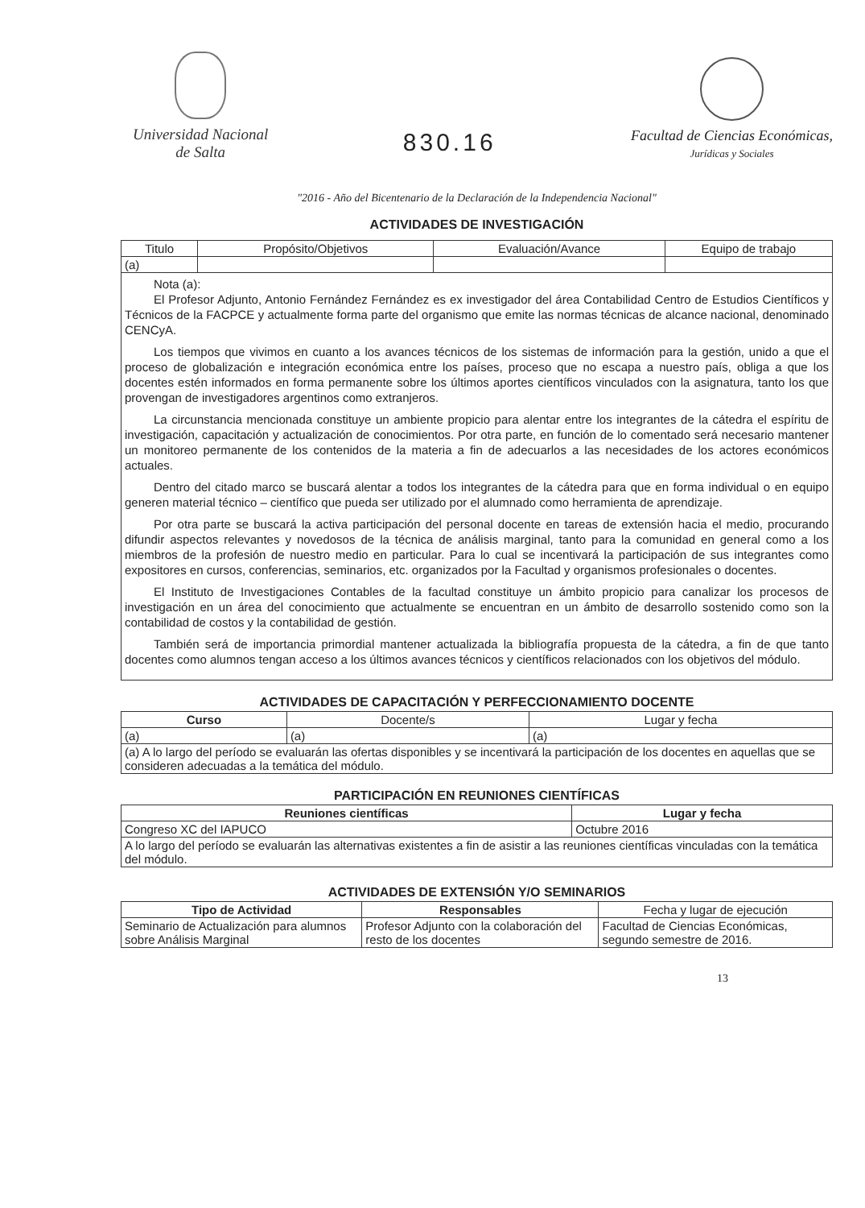Universidad Nacional
de Salta
830.16
Facultad de Ciencias Económicas,
Jurídicas y Sociales
"2016 - Año del Bicentenario de la Declaración de la Independencia Nacional"
ACTIVIDADES DE INVESTIGACIÓN
| Titulo | Propósito/Objetivos | Evaluación/Avance | Equipo de trabajo |
| --- | --- | --- | --- |
| (a) | | | |
| Nota (a): El Profesor Adjunto, Antonio Fernández Fernández es ex investigador del área Contabilidad Centro de Estudios Científicos y Técnicos de la FACPCE y actualmente forma parte del organismo que emite las normas técnicas de alcance nacional, denominado CENCyA. Los tiempos que vivimos en cuanto a los avances técnicos de los sistemas de información para la gestión, unido a que el proceso de globalización e integración económica entre los países, proceso que no escapa a nuestro país, obliga a que los docentes estén informados en forma permanente sobre los últimos aportes científicos vinculados con la asignatura, tanto los que provengan de investigadores argentinos como extranjeros. La circunstancia mencionada constituye un ambiente propicio para alentar entre los integrantes de la cátedra el espíritu de investigación, capacitación y actualización de conocimientos. Por otra parte, en función de lo comentado será necesario mantener un monitoreo permanente de los contenidos de la materia a fin de adecuarlos a las necesidades de los actores económicos actuales. Dentro del citado marco se buscará alentar a todos los integrantes de la cátedra para que en forma individual o en equipo generen material técnico – científico que pueda ser utilizado por el alumnado como herramienta de aprendizaje. Por otra parte se buscará la activa participación del personal docente en tareas de extensión hacia el medio, procurando difundir aspectos relevantes y novedosos de la técnica de análisis marginal, tanto para la comunidad en general como a los miembros de la profesión de nuestro medio en particular. Para lo cual se incentivará la participación de sus integrantes como expositores en cursos, conferencias, seminarios, etc. organizados por la Facultad y organismos profesionales o docentes. El Instituto de Investigaciones Contables de la facultad constituye un ámbito propicio para canalizar los procesos de investigación en un área del conocimiento que actualmente se encuentran en un ámbito de desarrollo sostenido como son la contabilidad de costos y la contabilidad de gestión. También será de importancia primordial mantener actualizada la bibliografía propuesta de la cátedra, a fin de que tanto docentes como alumnos tengan acceso a los últimos avances técnicos y científicos relacionados con los objetivos del módulo. | | | |
ACTIVIDADES DE CAPACITACIÓN Y PERFECCIONAMIENTO DOCENTE
| Curso | Docente/s | Lugar y fecha |
| --- | --- | --- |
| (a) | (a) | (a) |
| (a) A lo largo del período se evaluarán las ofertas disponibles y se incentivará la participación de los docentes en aquellas que se consideren adecuadas a la temática del módulo. | | |
PARTICIPACIÓN EN REUNIONES CIENTÍFICAS
| Reuniones científicas | Lugar y fecha |
| --- | --- |
| Congreso XC del IAPUCO | Octubre 2016 |
| A lo largo del período se evaluarán las alternativas existentes a fin de asistir a las reuniones científicas vinculadas con la temática del módulo. | |
ACTIVIDADES DE EXTENSIÓN Y/O SEMINARIOS
| Tipo de Actividad | Responsables | Fecha y lugar de ejecución |
| --- | --- | --- |
| Seminario de Actualización para alumnos sobre Análisis Marginal | Profesor Adjunto con la colaboración del resto de los docentes | Facultad de Ciencias Económicas, segundo semestre de 2016. |
13